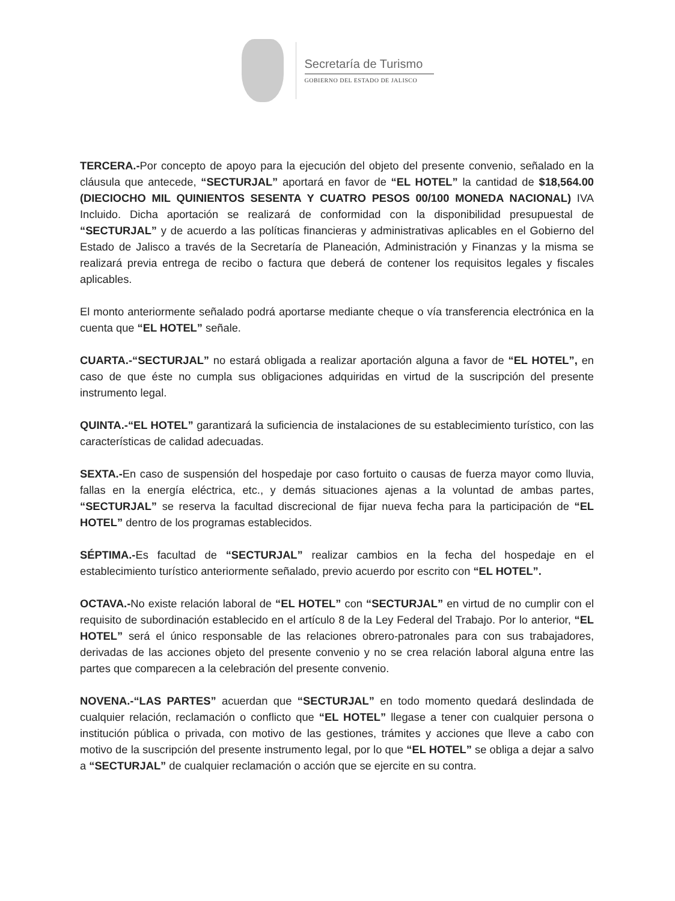Secretaría de Turismo
GOBIERNO DEL ESTADO DE JALISCO
TERCERA.-Por concepto de apoyo para la ejecución del objeto del presente convenio, señalado en la cláusula que antecede, “SECTURJAL” aportará en favor de “EL HOTEL” la cantidad de $18,564.00 (DIECIOCHO MIL QUINIENTOS SESENTA Y CUATRO PESOS 00/100 MONEDA NACIONAL) IVA Incluido. Dicha aportación se realizará de conformidad con la disponibilidad presupuestal de “SECTURJAL” y de acuerdo a las políticas financieras y administrativas aplicables en el Gobierno del Estado de Jalisco a través de la Secretaría de Planeación, Administración y Finanzas y la misma se realizará previa entrega de recibo o factura que deberá de contener los requisitos legales y fiscales aplicables.
El monto anteriormente señalado podrá aportarse mediante cheque o vía transferencia electrónica en la cuenta que “EL HOTEL” señale.
CUARTA.-“SECTURJAL” no estará obligada a realizar aportación alguna a favor de “EL HOTEL”, en caso de que éste no cumpla sus obligaciones adquiridas en virtud de la suscripción del presente instrumento legal.
QUINTA.-“EL HOTEL” garantizará la suficiencia de instalaciones de su establecimiento turístico, con las características de calidad adecuadas.
SEXTA.-En caso de suspensión del hospedaje por caso fortuito o causas de fuerza mayor como lluvia, fallas en la energía eléctrica, etc., y demás situaciones ajenas a la voluntad de ambas partes, “SECTURJAL” se reserva la facultad discrecional de fijar nueva fecha para la participación de “EL HOTEL” dentro de los programas establecidos.
SÉPTIMA.-Es facultad de “SECTURJAL” realizar cambios en la fecha del hospedaje en el establecimiento turístico anteriormente señalado, previo acuerdo por escrito con “EL HOTEL”.
OCTAVA.-No existe relación laboral de “EL HOTEL” con “SECTURJAL” en virtud de no cumplir con el requisito de subordinación establecido en el artículo 8 de la Ley Federal del Trabajo. Por lo anterior, “EL HOTEL” será el único responsable de las relaciones obrero-patronales para con sus trabajadores, derivadas de las acciones objeto del presente convenio y no se crea relación laboral alguna entre las partes que comparecen a la celebración del presente convenio.
NOVENA.-“LAS PARTES” acuerdan que “SECTURJAL” en todo momento quedará deslindada de cualquier relación, reclamación o conflicto que “EL HOTEL” llegase a tener con cualquier persona o institución pública o privada, con motivo de las gestiones, trámites y acciones que lleve a cabo con motivo de la suscripción del presente instrumento legal, por lo que “EL HOTEL” se obliga a dejar a salvo a “SECTURJAL” de cualquier reclamación o acción que se ejercite en su contra.